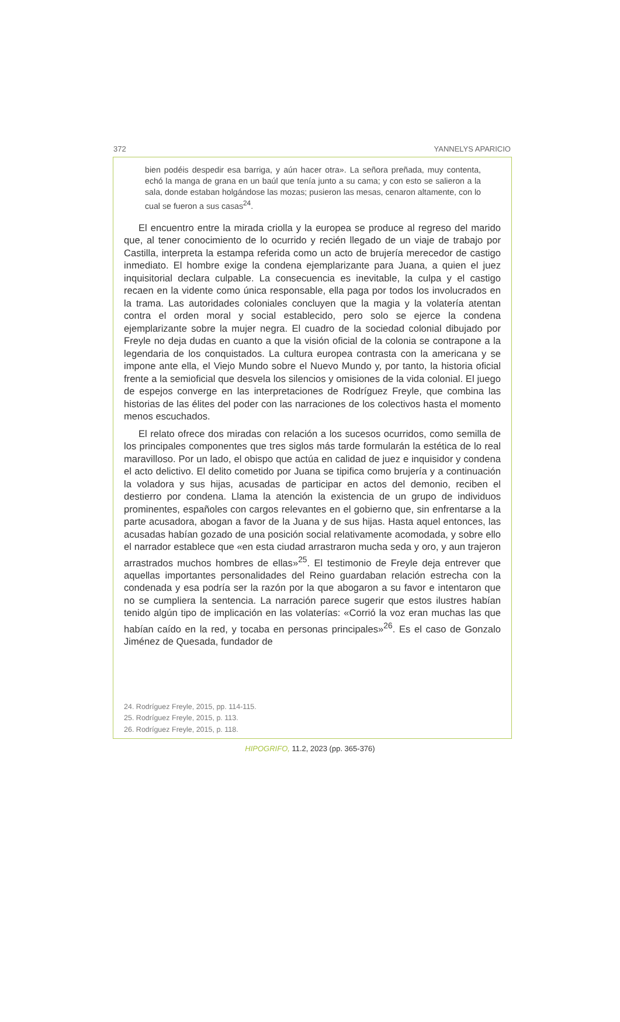372 YANNELYS APARICIO
bien podéis despedir esa barriga, y aún hacer otra». La señora preñada, muy contenta, echó la manga de grana en un baúl que tenía junto a su cama; y con esto se salieron a la sala, donde estaban holgándose las mozas; pusieron las mesas, cenaron altamente, con lo cual se fueron a sus casas<sup>24</sup>.
El encuentro entre la mirada criolla y la europea se produce al regreso del marido que, al tener conocimiento de lo ocurrido y recién llegado de un viaje de trabajo por Castilla, interpreta la estampa referida como un acto de brujería merecedor de castigo inmediato. El hombre exige la condena ejemplarizante para Juana, a quien el juez inquisitorial declara culpable. La consecuencia es inevitable, la culpa y el castigo recaen en la vidente como única responsable, ella paga por todos los involucrados en la trama. Las autoridades coloniales concluyen que la magia y la volatería atentan contra el orden moral y social establecido, pero solo se ejerce la condena ejemplarizante sobre la mujer negra. El cuadro de la sociedad colonial dibujado por Freyle no deja dudas en cuanto a que la visión oficial de la colonia se contrapone a la legendaria de los conquistados. La cultura europea contrasta con la americana y se impone ante ella, el Viejo Mundo sobre el Nuevo Mundo y, por tanto, la historia oficial frente a la semioficial que desvela los silencios y omisiones de la vida colonial. El juego de espejos converge en las interpretaciones de Rodríguez Freyle, que combina las historias de las élites del poder con las narraciones de los colectivos hasta el momento menos escuchados.
El relato ofrece dos miradas con relación a los sucesos ocurridos, como semilla de los principales componentes que tres siglos más tarde formularán la estética de lo real maravilloso. Por un lado, el obispo que actúa en calidad de juez e inquisidor y condena el acto delictivo. El delito cometido por Juana se tipifica como brujería y a continuación la voladora y sus hijas, acusadas de participar en actos del demonio, reciben el destierro por condena. Llama la atención la existencia de un grupo de individuos prominentes, españoles con cargos relevantes en el gobierno que, sin enfrentarse a la parte acusadora, abogan a favor de la Juana y de sus hijas. Hasta aquel entonces, las acusadas habían gozado de una posición social relativamente acomodada, y sobre ello el narrador establece que «en esta ciudad arrastraron mucha seda y oro, y aun trajeron arrastrados muchos hombres de ellas»<sup>25</sup>. El testimonio de Freyle deja entrever que aquellas importantes personalidades del Reino guardaban relación estrecha con la condenada y esa podría ser la razón por la que abogaron a su favor e intentaron que no se cumpliera la sentencia. La narración parece sugerir que estos ilustres habían tenido algún tipo de implicación en las volaterías: «Corrió la voz eran muchas las que habían caído en la red, y tocaba en personas principales»<sup>26</sup>. Es el caso de Gonzalo Jiménez de Quesada, fundador de
24. Rodríguez Freyle, 2015, pp. 114-115.
25. Rodríguez Freyle, 2015, p. 113.
26. Rodríguez Freyle, 2015, p. 118.
HIPOGRIFO, 11.2, 2023 (pp. 365-376)